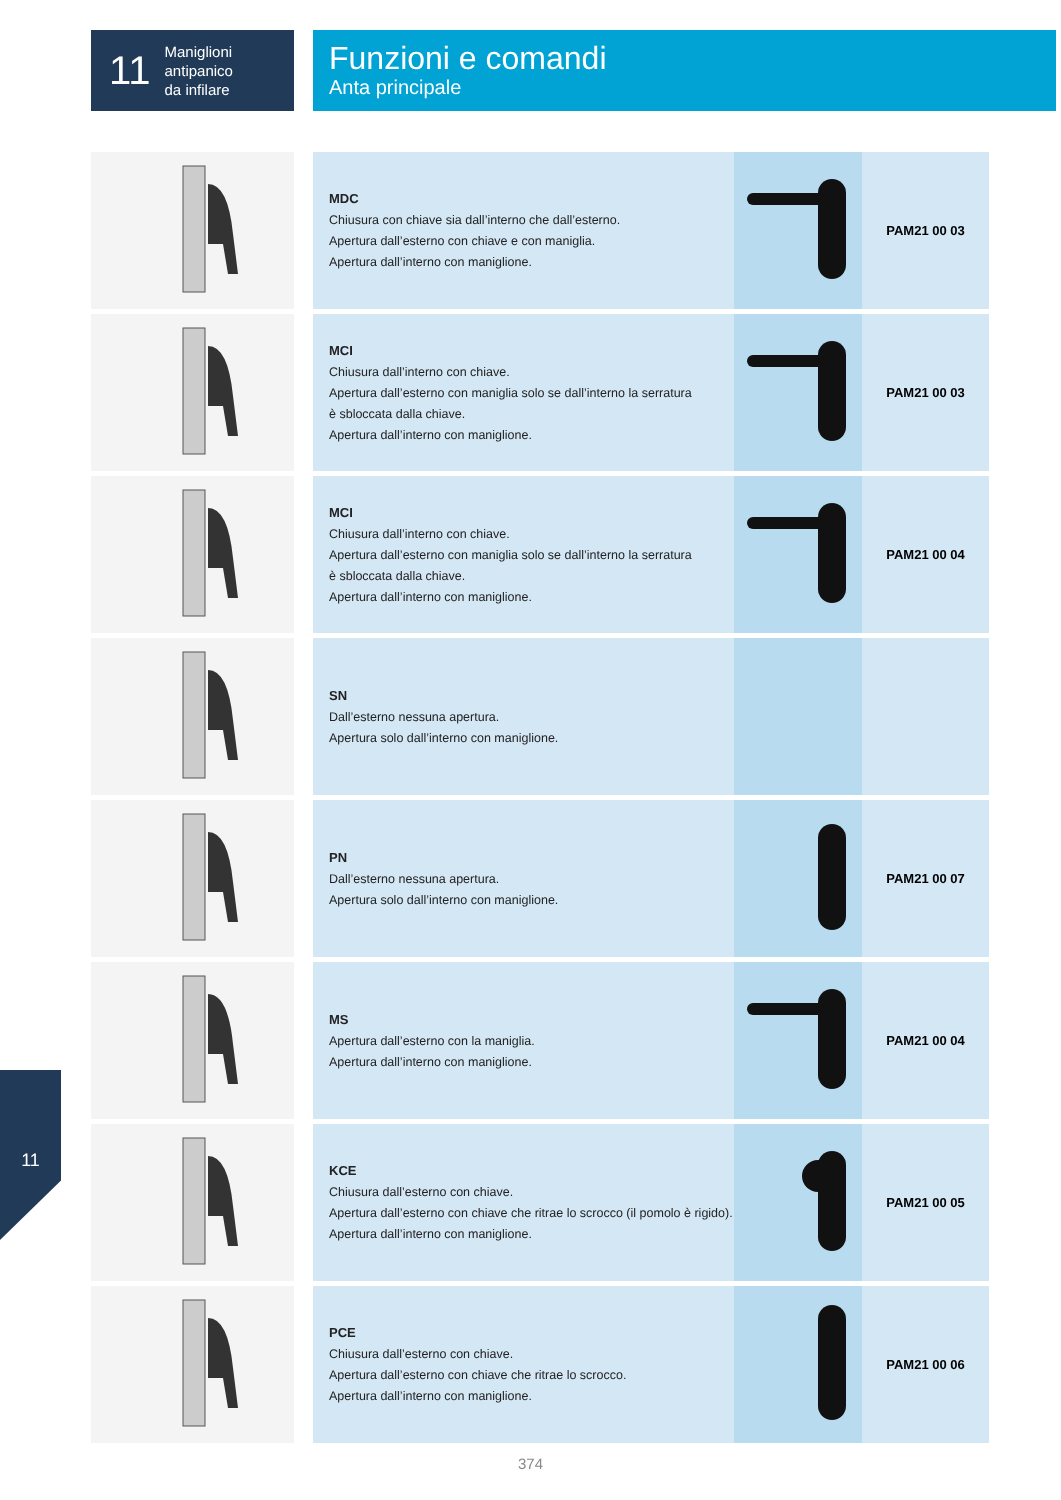11 Maniglioni
antipanico
da infilare
Funzioni e comandi
Anta principale
| | | MDC Chiusura con chiave sia dall’interno che dall’esterno. Apertura dall’esterno con chiave e con maniglia. Apertura dall’interno con maniglione. | | PAM21 00 03 |
| | | MCI Chiusura dall’interno con chiave. Apertura dall’esterno con maniglia solo se dall’interno la serratura è sbloccata dalla chiave. Apertura dall’interno con maniglione. | | PAM21 00 03 |
| | | MCI Chiusura dall’interno con chiave. Apertura dall’esterno con maniglia solo se dall’interno la serratura è sbloccata dalla chiave. Apertura dall’interno con maniglione. | | PAM21 00 04 |
| | | SN Dall’esterno nessuna apertura. Apertura solo dall’interno con maniglione. | | |
| | | PN Dall’esterno nessuna apertura. Apertura solo dall’interno con maniglione. | | PAM21 00 07 |
| | | MS Apertura dall’esterno con la maniglia. Apertura dall’interno con maniglione. | | PAM21 00 04 |
| | | KCE Chiusura dall’esterno con chiave. Apertura dall’esterno con chiave che ritrae lo scrocco (il pomolo è rigido). Apertura dall’interno con maniglione. | | PAM21 00 05 |
| | | PCE Chiusura dall’esterno con chiave. Apertura dall’esterno con chiave che ritrae lo scrocco. Apertura dall’interno con maniglione. | | PAM21 00 06 |
11
374